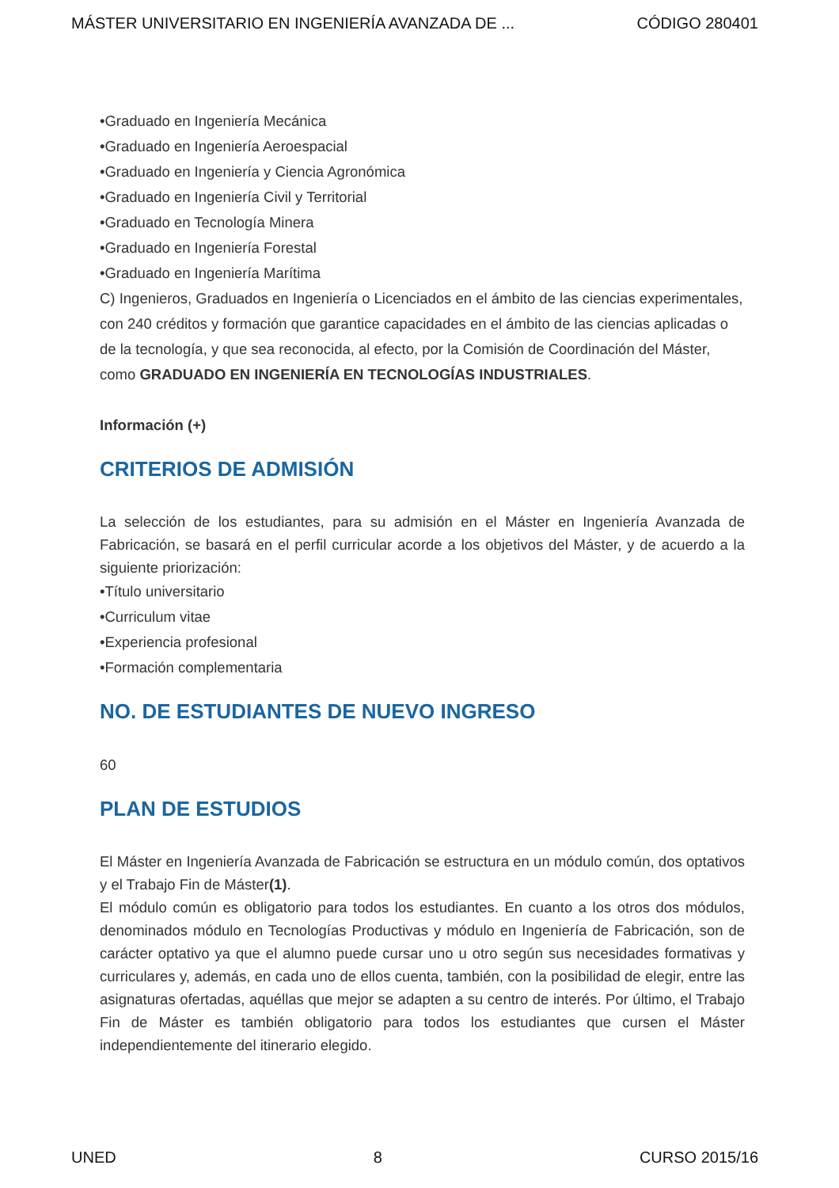MÁSTER UNIVERSITARIO EN INGENIERÍA AVANZADA DE ... CÓDIGO 280401
•Graduado en Ingeniería Mecánica
•Graduado en Ingeniería Aeroespacial
•Graduado en Ingeniería y Ciencia Agronómica
•Graduado en Ingeniería Civil y Territorial
•Graduado en Tecnología Minera
•Graduado en Ingeniería Forestal
•Graduado en Ingeniería Marítima
C) Ingenieros, Graduados en Ingeniería o Licenciados en el ámbito de las ciencias experimentales, con 240 créditos y formación que garantice capacidades en el ámbito de las ciencias aplicadas o de la tecnología, y que sea reconocida, al efecto, por la Comisión de Coordinación del Máster, como GRADUADO EN INGENIERÍA EN TECNOLOGÍAS INDUSTRIALES.
Información (+)
CRITERIOS DE ADMISIÓN
La selección de los estudiantes, para su admisión en el Máster en Ingeniería Avanzada de Fabricación, se basará en el perfil curricular acorde a los objetivos del Máster, y de acuerdo a la siguiente priorización:
•Título universitario
•Curriculum vitae
•Experiencia profesional
•Formación complementaria
NO. DE ESTUDIANTES DE NUEVO INGRESO
60
PLAN DE ESTUDIOS
El Máster en Ingeniería Avanzada de Fabricación se estructura en un módulo común, dos optativos y el Trabajo Fin de Máster(1).
El módulo común es obligatorio para todos los estudiantes. En cuanto a los otros dos módulos, denominados módulo en Tecnologías Productivas y módulo en Ingeniería de Fabricación, son de carácter optativo ya que el alumno puede cursar uno u otro según sus necesidades formativas y curriculares y, además, en cada uno de ellos cuenta, también, con la posibilidad de elegir, entre las asignaturas ofertadas, aquéllas que mejor se adapten a su centro de interés. Por último, el Trabajo Fin de Máster es también obligatorio para todos los estudiantes que cursen el Máster independientemente del itinerario elegido.
UNED 8 CURSO 2015/16